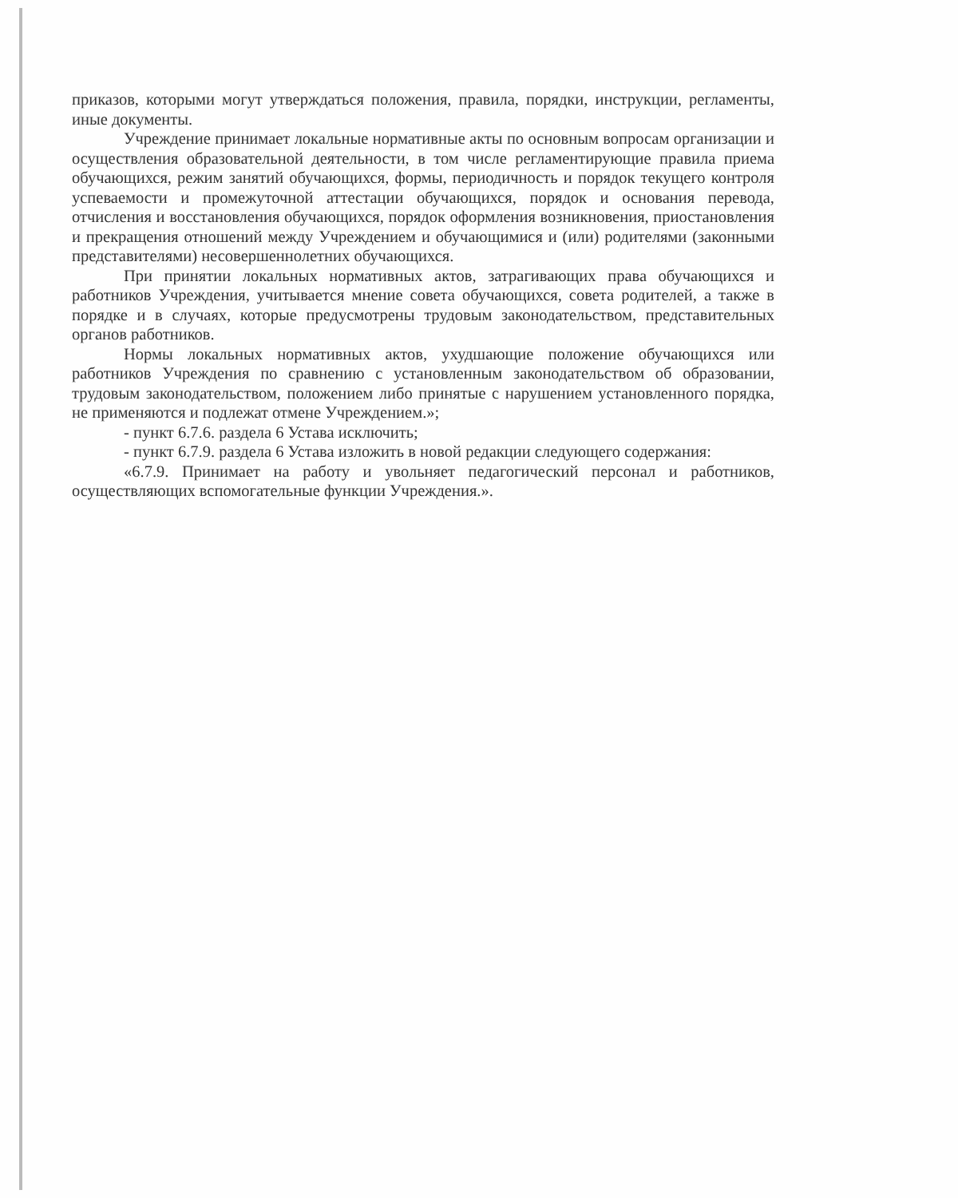приказов, которыми могут утверждаться положения, правила, порядки, инструкции, регламенты, иные документы.
Учреждение принимает локальные нормативные акты по основным вопросам организации и осуществления образовательной деятельности, в том числе регламентирующие правила приема обучающихся, режим занятий обучающихся, формы, периодичность и порядок текущего контроля успеваемости и промежуточной аттестации обучающихся, порядок и основания перевода, отчисления и восстановления обучающихся, порядок оформления возникновения, приостановления и прекращения отношений между Учреждением и обучающимися и (или) родителями (законными представителями) несовершеннолетних обучающихся.
При принятии локальных нормативных актов, затрагивающих права обучающихся и работников Учреждения, учитывается мнение совета обучающихся, совета родителей, а также в порядке и в случаях, которые предусмотрены трудовым законодательством, представительных органов работников.
Нормы локальных нормативных актов, ухудшающие положение обучающихся или работников Учреждения по сравнению с установленным законодательством об образовании, трудовым законодательством, положением либо принятые с нарушением установленного порядка, не применяются и подлежат отмене Учреждением.»;
- пункт 6.7.6. раздела 6 Устава исключить;
- пункт 6.7.9. раздела 6 Устава изложить в новой редакции следующего содержания:
«6.7.9. Принимает на работу и увольняет педагогический персонал и работников, осуществляющих вспомогательные функции Учреждения.».